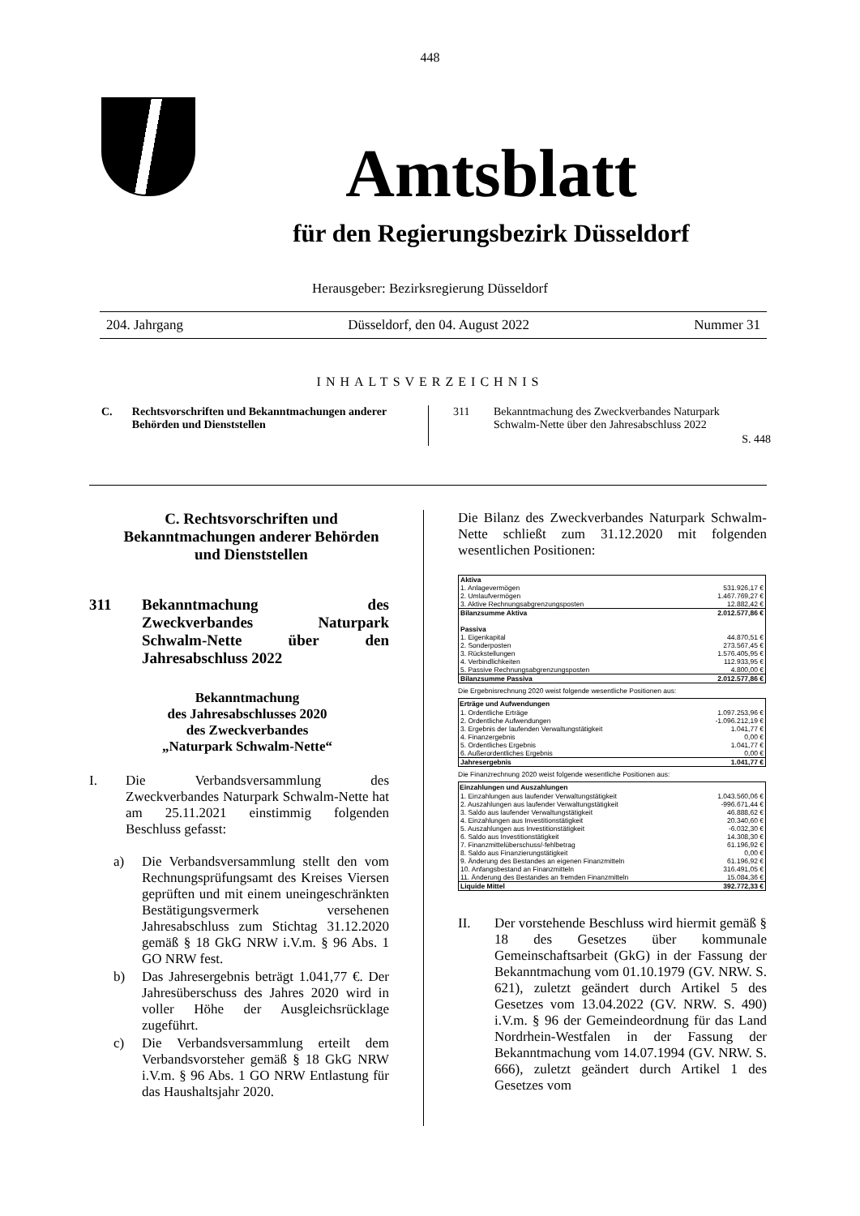448
Amtsblatt
für den Regierungsbezirk Düsseldorf
Herausgeber: Bezirksregierung Düsseldorf
204. Jahrgang Düsseldorf, den 04. August 2022 Nummer 31
INHALTSVERZEICHNIS
C. Rechtsvorschriften und Bekanntmachungen anderer Behörden und Dienststellen
311 Bekanntmachung des Zweckverbandes Naturpark Schwalm-Nette über den Jahresabschluss 2022 S. 448
C. Rechtsvorschriften und Bekanntmachungen anderer Behörden und Dienststellen
311 Bekanntmachung des Zweckverbandes Naturpark Schwalm-Nette über den Jahresabschluss 2022
Bekanntmachung
des Jahresabschlusses 2020
des Zweckverbandes
„Naturpark Schwalm-Nette“
I. Die Verbandsversammlung des Zweckverbandes Naturpark Schwalm-Nette hat am 25.11.2021 einstimmig folgenden Beschluss gefasst:
a) Die Verbandsversammlung stellt den vom Rechnungsprüfungsamt des Kreises Viersen geprüften und mit einem uneingeschränkten Bestätigungsvermerk versehenen Jahresabschluss zum Stichtag 31.12.2020 gemäß § 18 GkG NRW i.V.m. § 96 Abs. 1 GO NRW fest.
b) Das Jahresergebnis beträgt 1.041,77 €. Der Jahresüberschuss des Jahres 2020 wird in voller Höhe der Ausgleichsrücklage zugeführt.
c) Die Verbandsversammlung erteilt dem Verbandsvorsteher gemäß § 18 GkG NRW i.V.m. § 96 Abs. 1 GO NRW Entlastung für das Haushaltsjahr 2020.
Die Bilanz des Zweckverbandes Naturpark Schwalm-Nette schließt zum 31.12.2020 mit folgenden wesentlichen Positionen:
| Aktiva | |
| 1. Anlagevermögen | 531.926,17 € |
| 2. Umlaufvermögen | 1.467.769,27 € |
| 3. Aktive Rechnungsabgrenzungsposten | 12.882,42 € |
| Bilanzsumme Aktiva | 2.012.577,86 € |
| Passiva | |
| 1. Eigenkapital | 44.870,51 € |
| 2. Sonderposten | 273.567,45 € |
| 3. Rückstellungen | 1.576.405,95 € |
| 4. Verbindlichkeiten | 112.933,95 € |
| 5. Passive Rechnungsabgrenzungsposten | 4.800,00 € |
| Bilanzsumme Passiva | 2.012.577,86 € |
Die Ergebnisrechnung 2020 weist folgende wesentliche Positionen aus:
| Erträge und Aufwendungen | |
| --- | --- |
| 1. Ordentliche Erträge | 1.097.253,96 € |
| 2. Ordentliche Aufwendungen | -1.096.212,19 € |
| 3. Ergebnis der laufenden Verwaltungstätigkeit | 1.041,77 € |
| 4. Finanzergebnis | 0,00 € |
| 5. Ordentliches Ergebnis | 1.041,77 € |
| 6. Außerordentliches Ergebnis | 0,00 € |
| Jahresergebnis | 1.041,77 € |
Die Finanzrechnung 2020 weist folgende wesentliche Positionen aus:
| Einzahlungen und Auszahlungen | |
| --- | --- |
| 1. Einzahlungen aus laufender Verwaltungstätigkeit | 1.043.560,06 € |
| 2. Auszahlungen aus laufender Verwaltungstätigkeit | -996.671,44 € |
| 3. Saldo aus laufender Verwaltungstätigkeit | 46.888,62 € |
| 4. Einzahlungen aus Investitionstätigkeit | 20.340,60 € |
| 5. Auszahlungen aus Investitionstätigkeit | -6.032,30 € |
| 6. Saldo aus Investitionstätigkeit | 14.308,30 € |
| 7. Finanzmittelüberschuss/-fehlbetrag | 61.196,92 € |
| 8. Saldo aus Finanzierungstätigkeit | 0,00 € |
| 9. Änderung des Bestandes an eigenen Finanzmitteln | 61.196,92 € |
| 10. Anfangsbestand an Finanzmitteln | 316.491,05 € |
| 11. Änderung des Bestandes an fremden Finanzmitteln | 15.084,36 € |
| Liquide Mittel | 392.772,33 € |
II. Der vorstehende Beschluss wird hiermit gemäß § 18 des Gesetzes über kommunale Gemeinschaftsarbeit (GkG) in der Fassung der Bekanntmachung vom 01.10.1979 (GV. NRW. S. 621), zuletzt geändert durch Artikel 5 des Gesetzes vom 13.04.2022 (GV. NRW. S. 490) i.V.m. § 96 der Gemeindeordnung für das Land Nordrhein-Westfalen in der Fassung der Bekanntmachung vom 14.07.1994 (GV. NRW. S. 666), zuletzt geändert durch Artikel 1 des Gesetzes vom